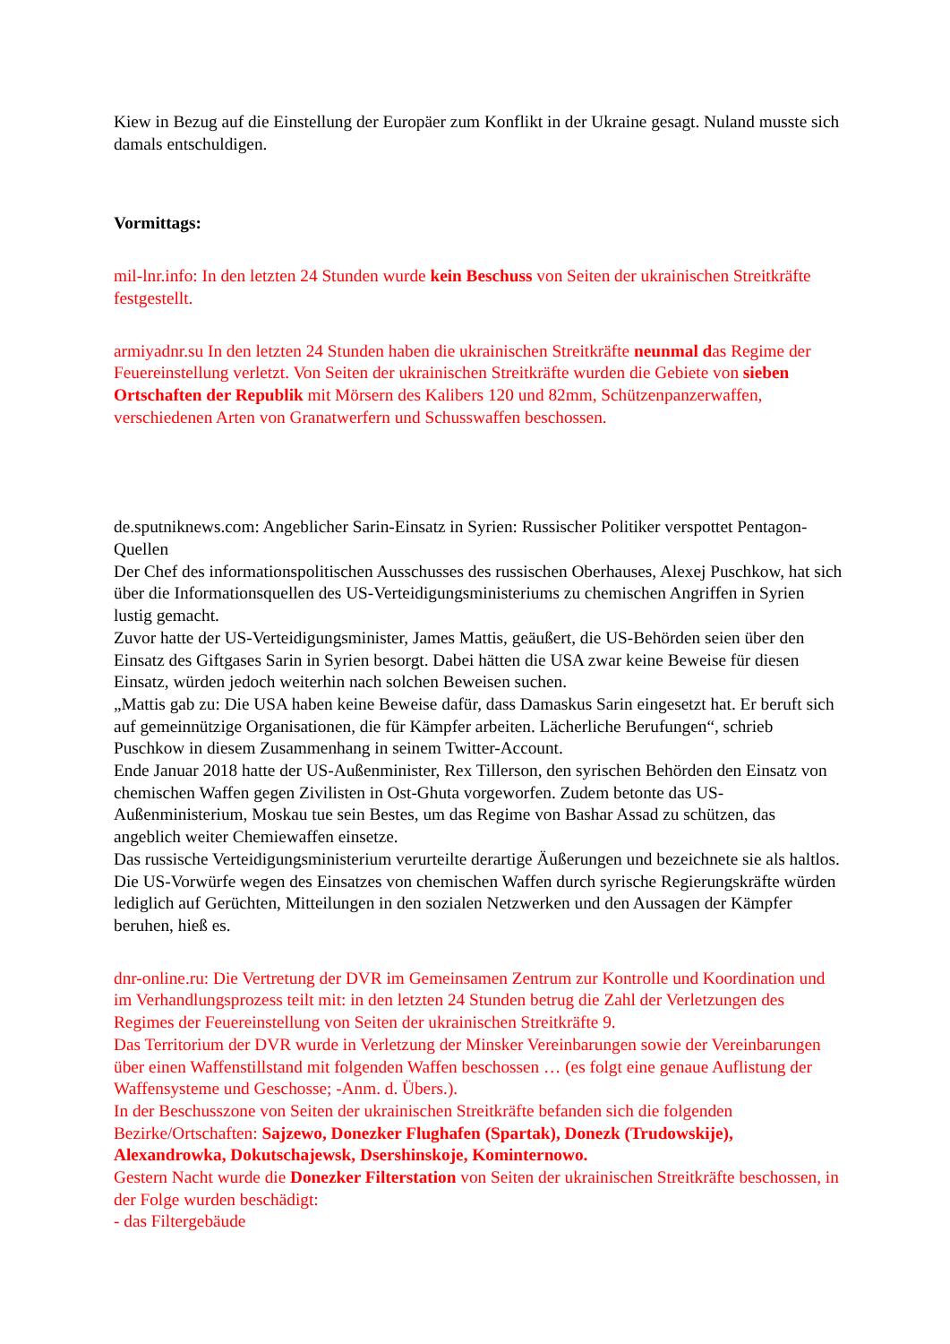Kiew in Bezug auf die Einstellung der Europäer zum Konflikt in der Ukraine gesagt. Nuland musste sich damals entschuldigen.
Vormittags:
mil-lnr.info: In den letzten 24 Stunden wurde kein Beschuss von Seiten der ukrainischen Streitkräfte festgestellt.
armiyadnr.su In den letzten 24 Stunden haben die ukrainischen Streitkräfte neunmal das Regime der Feuereinstellung verletzt. Von Seiten der ukrainischen Streitkräfte wurden die Gebiete von sieben Ortschaften der Republik mit Mörsern des Kalibers 120 und 82mm, Schützenpanzerwaffen, verschiedenen Arten von Granatwerfern und Schusswaffen beschossen.
de.sputniknews.com: Angeblicher Sarin-Einsatz in Syrien: Russischer Politiker verspottet Pentagon-Quellen
Der Chef des informationspolitischen Ausschusses des russischen Oberhauses, Alexej Puschkow, hat sich über die Informationsquellen des US-Verteidigungsministeriums zu chemischen Angriffen in Syrien lustig gemacht.
Zuvor hatte der US-Verteidigungsminister, James Mattis, geäußert, die US-Behörden seien über den Einsatz des Giftgases Sarin in Syrien besorgt. Dabei hätten die USA zwar keine Beweise für diesen Einsatz, würden jedoch weiterhin nach solchen Beweisen suchen.
„Mattis gab zu: Die USA haben keine Beweise dafür, dass Damaskus Sarin eingesetzt hat. Er beruft sich auf gemeinnützige Organisationen, die für Kämpfer arbeiten. Lächerliche Berufungen“, schrieb Puschkow in diesem Zusammenhang in seinem Twitter-Account.
Ende Januar 2018 hatte der US-Außenminister, Rex Tillerson, den syrischen Behörden den Einsatz von chemischen Waffen gegen Zivilisten in Ost-Ghuta vorgeworfen. Zudem betonte das US-Außenministerium, Moskau tue sein Bestes, um das Regime von Bashar Assad zu schützen, das angeblich weiter Chemiewaffen einsetze.
Das russische Verteidigungsministerium verurteilte derartige Äußerungen und bezeichnete sie als haltlos. Die US-Vorwürfe wegen des Einsatzes von chemischen Waffen durch syrische Regierungskräfte würden lediglich auf Gerüchten, Mitteilungen in den sozialen Netzwerken und den Aussagen der Kämpfer beruhen, hieß es.
dnr-online.ru: Die Vertretung der DVR im Gemeinsamen Zentrum zur Kontrolle und Koordination und im Verhandlungsprozess teilt mit: in den letzten 24 Stunden betrug die Zahl der Verletzungen des Regimes der Feuereinstellung von Seiten der ukrainischen Streitkräfte 9.
Das Territorium der DVR wurde in Verletzung der Minsker Vereinbarungen sowie der Vereinbarungen über einen Waffenstillstand mit folgenden Waffen beschossen … (es folgt eine genaue Auflistung der Waffensysteme und Geschosse; -Anm. d. Übers.).
In der Beschusszone von Seiten der ukrainischen Streitkräfte befanden sich die folgenden Bezirke/Ortschaften: Sajzewo, Donezker Flughafen (Spartak), Donezk (Trudowskije), Alexandrowka, Dokutschajewsk, Dsershinskoje, Kominternowo.
Gestern Nacht wurde die Donezker Filterstation von Seiten der ukrainischen Streitkräfte beschossen, in der Folge wurden beschädigt:
- das Filtergebäude